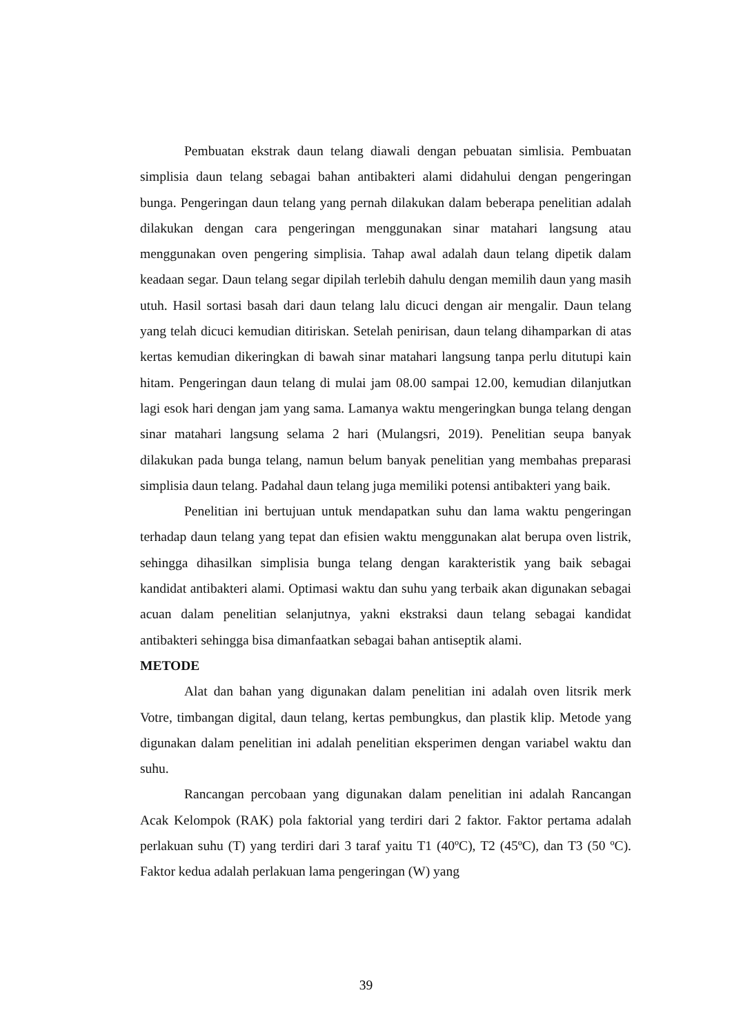Pembuatan ekstrak daun telang diawali dengan pebuatan simlisia. Pembuatan simplisia daun telang sebagai bahan antibakteri alami didahului dengan pengeringan bunga. Pengeringan daun telang yang pernah dilakukan dalam beberapa penelitian adalah dilakukan dengan cara pengeringan menggunakan sinar matahari langsung atau menggunakan oven pengering simplisia. Tahap awal adalah daun telang dipetik dalam keadaan segar. Daun telang segar dipilah terlebih dahulu dengan memilih daun yang masih utuh. Hasil sortasi basah dari daun telang lalu dicuci dengan air mengalir. Daun telang yang telah dicuci kemudian ditiriskan. Setelah penirisan, daun telang dihamparkan di atas kertas kemudian dikeringkan di bawah sinar matahari langsung tanpa perlu ditutupi kain hitam. Pengeringan daun telang di mulai jam 08.00 sampai 12.00, kemudian dilanjutkan lagi esok hari dengan jam yang sama. Lamanya waktu mengeringkan bunga telang dengan sinar matahari langsung selama 2 hari (Mulangsri, 2019). Penelitian seupa banyak dilakukan pada bunga telang, namun belum banyak penelitian yang membahas preparasi simplisia daun telang. Padahal daun telang juga memiliki potensi antibakteri yang baik.
Penelitian ini bertujuan untuk mendapatkan suhu dan lama waktu pengeringan terhadap daun telang yang tepat dan efisien waktu menggunakan alat berupa oven listrik, sehingga dihasilkan simplisia bunga telang dengan karakteristik yang baik sebagai kandidat antibakteri alami. Optimasi waktu dan suhu yang terbaik akan digunakan sebagai acuan dalam penelitian selanjutnya, yakni ekstraksi daun telang sebagai kandidat antibakteri sehingga bisa dimanfaatkan sebagai bahan antiseptik alami.
METODE
Alat dan bahan yang digunakan dalam penelitian ini adalah oven litsrik merk Votre, timbangan digital, daun telang, kertas pembungkus, dan plastik klip. Metode yang digunakan dalam penelitian ini adalah penelitian eksperimen dengan variabel waktu dan suhu.
Rancangan percobaan yang digunakan dalam penelitian ini adalah Rancangan Acak Kelompok (RAK) pola faktorial yang terdiri dari 2 faktor. Faktor pertama adalah perlakuan suhu (T) yang terdiri dari 3 taraf yaitu T1 (40ºC), T2 (45ºC), dan T3 (50 ºC). Faktor kedua adalah perlakuan lama pengeringan (W) yang
39